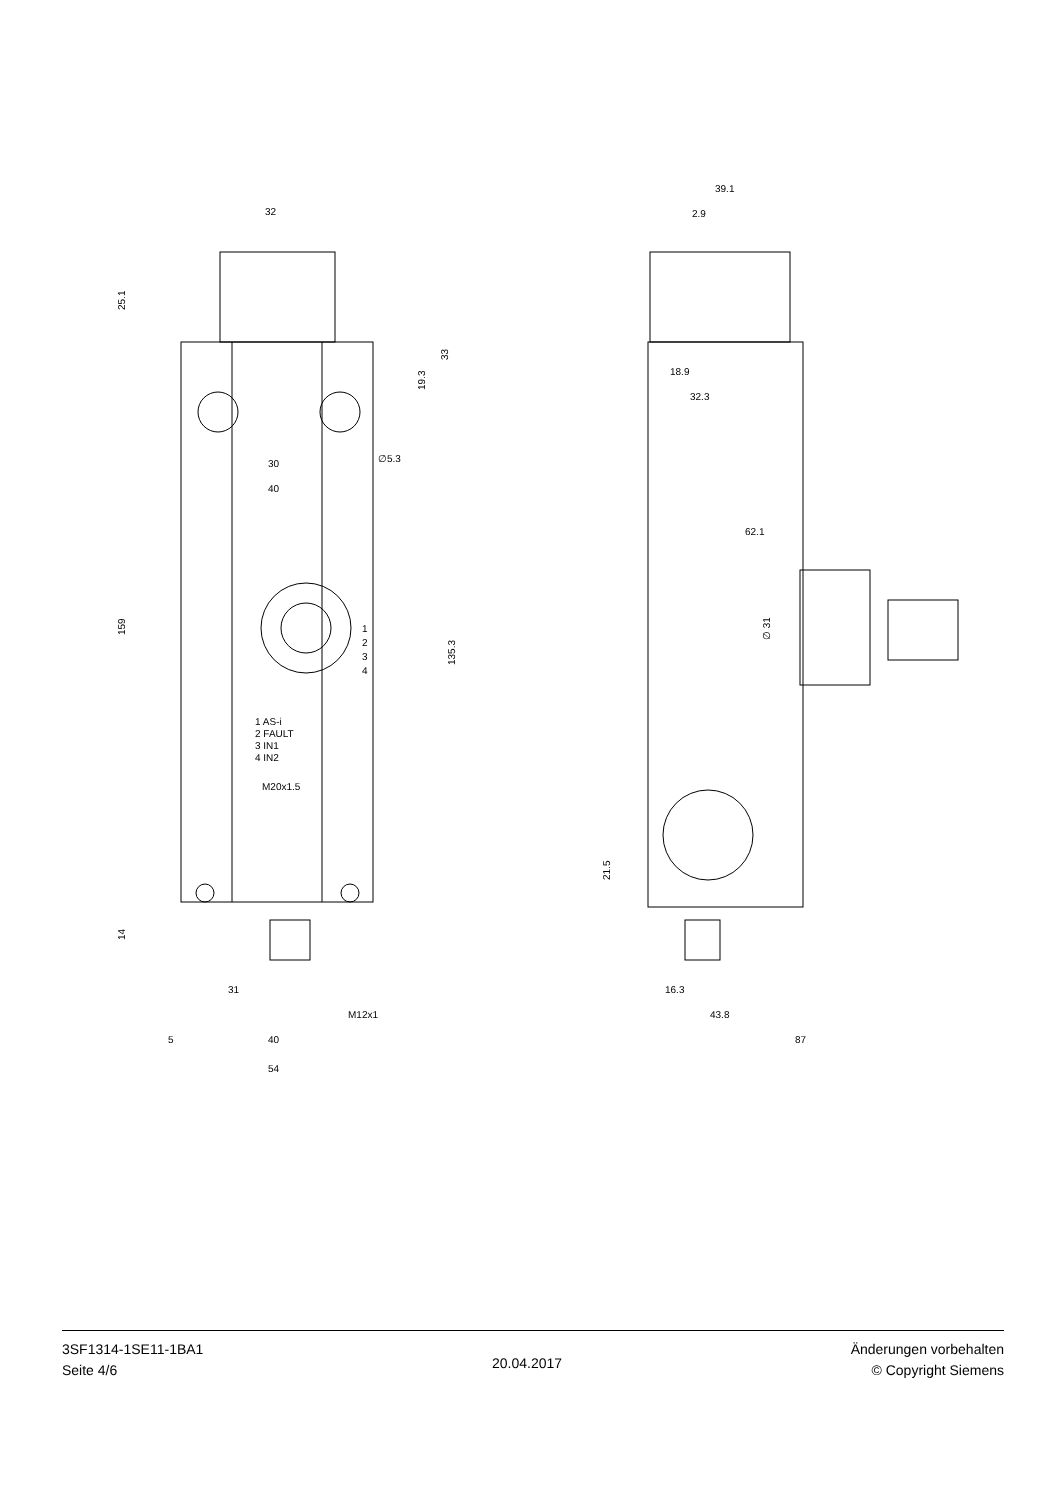32
25.1
33
19.3
∅5.3
30
40
159
135.3
1
2
3
4
1 AS-i
2 FAULT
3 IN1
4 IN2
M20x1.5
14
31
M12x1
5
40
54
39.1
2.9
18.9
32.3
62.1
∅ 31
21.5
16.3
43.8
87
3SF1314-1SE11-1BA1
Seite 4/6
20.04.2017
Änderungen vorbehalten
© Copyright Siemens